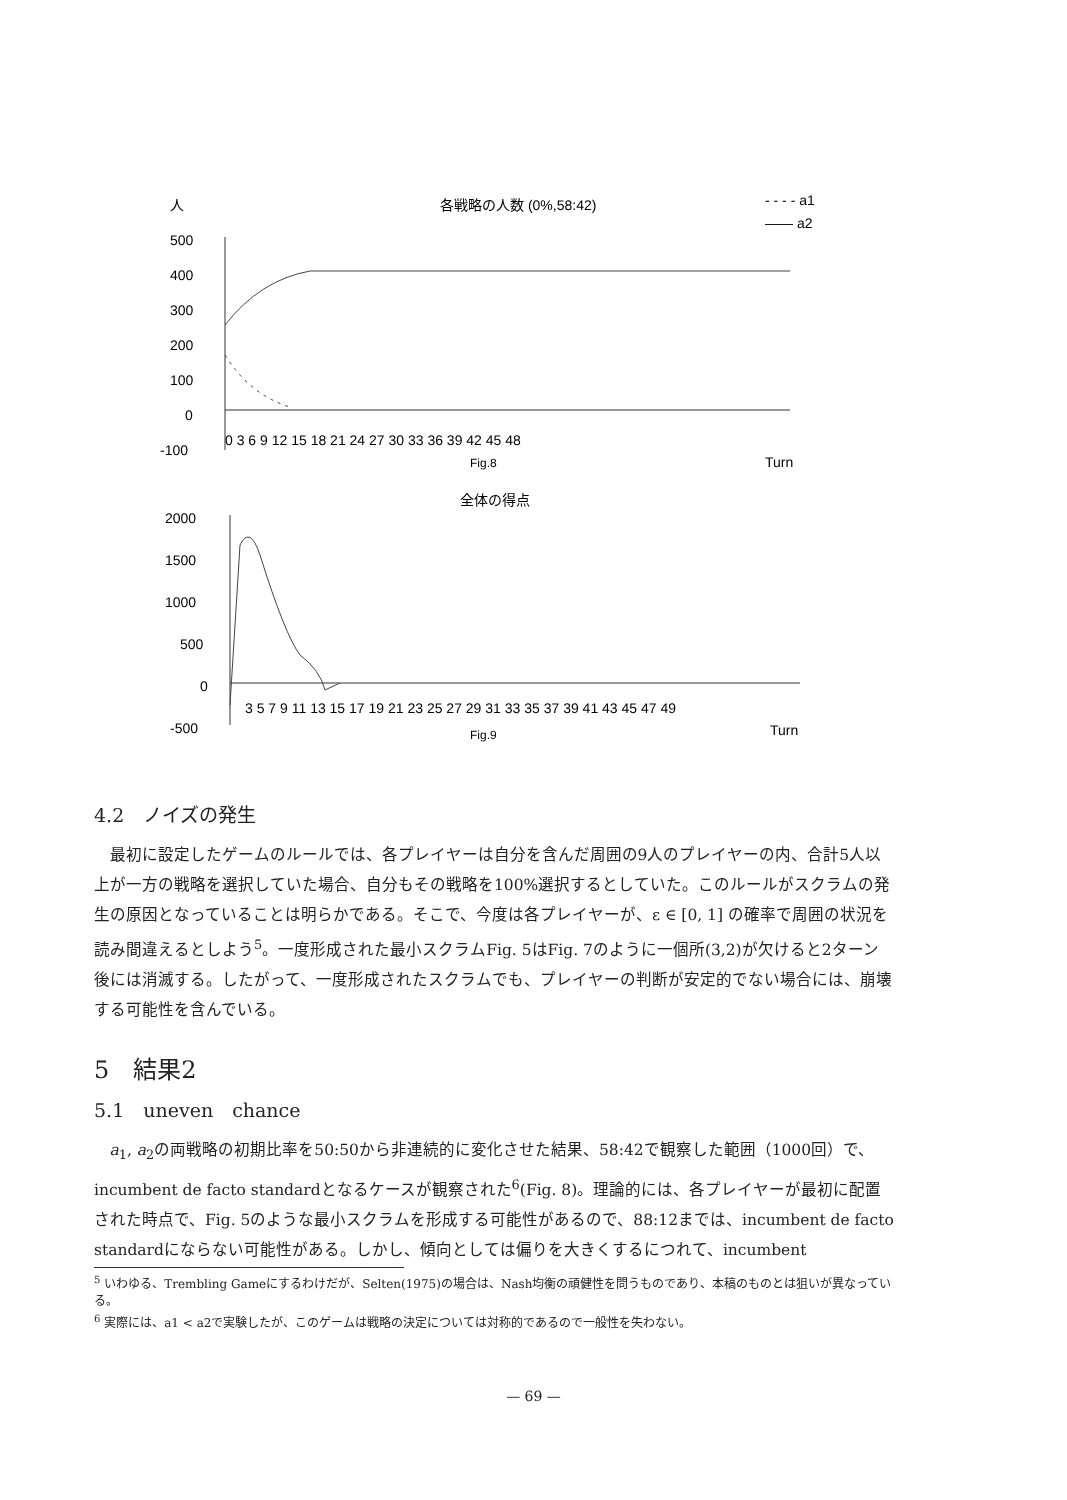人
各戦略の人数 (0%,58:42)
- - - - a1
—— a2
500
400
300
200
100
0
-100
0 3 6 9 12 15 18 21 24 27 30 33 36 39 42 45 48
Fig.8
Turn
全体の得点
2000
1500
1000
500
0
-500
3 5 7 9 11 13 15 17 19 21 23 25 27 29 31 33 35 37 39 41 43 45 47 49
Fig.9
Turn
4.2　ノイズの発生
最初に設定したゲームのルールでは、各プレイヤーは自分を含んだ周囲の9人のプレイヤーの内、合計5人以上が一方の戦略を選択していた場合、自分もその戦略を100%選択するとしていた。このルールがスクラムの発生の原因となっていることは明らかである。そこで、今度は各プレイヤーが、ε ∈ [0, 1] の確率で周囲の状況を読み間違えるとしよう<sup>5</sup>。一度形成された最小スクラムFig. 5はFig. 7のように一個所(3,2)が欠けると2ターン後には消滅する。したがって、一度形成されたスクラムでも、プレイヤーの判断が安定的でない場合には、崩壊する可能性を含んでいる。
5　結果2
5.1　uneven　chance
a<sub>1</sub>, a<sub>2</sub>の両戦略の初期比率を50:50から非連続的に変化させた結果、58:42で観察した範囲（1000回）で、incumbent de facto standardとなるケースが観察された<sup>6</sup>(Fig. 8)。理論的には、各プレイヤーが最初に配置された時点で、Fig. 5のような最小スクラムを形成する可能性があるので、88:12までは、incumbent de facto standardにならない可能性がある。しかし、傾向としては偏りを大きくするにつれて、incumbent
<sup>5</sup> いわゆる、Trembling Gameにするわけだが、Selten(1975)の場合は、Nash均衡の頑健性を問うものであり、本稿のものとは狙いが異なっている。
<sup>6</sup> 実際には、a1 < a2で実験したが、このゲームは戦略の決定については対称的であるので一般性を失わない。
— 69 —